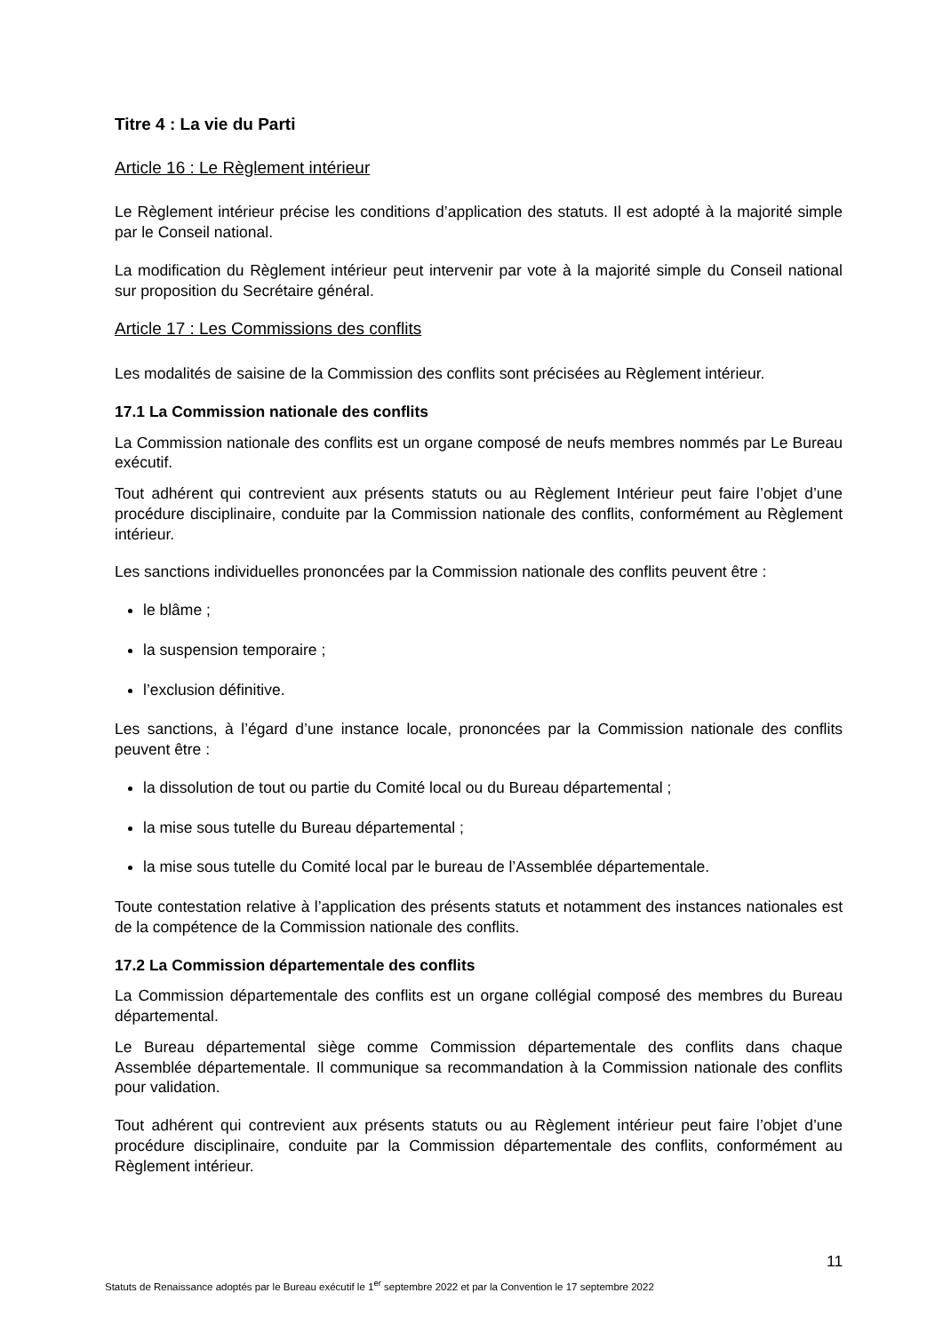Titre 4 : La vie du Parti
Article 16 : Le Règlement intérieur
Le Règlement intérieur précise les conditions d’application des statuts. Il est adopté à la majorité simple par le Conseil national.
La modification du Règlement intérieur peut intervenir par vote à la majorité simple du Conseil national sur proposition du Secrétaire général.
Article 17 : Les Commissions des conflits
Les modalités de saisine de la Commission des conflits sont précisées au Règlement intérieur.
17.1 La Commission nationale des conflits
La Commission nationale des conflits est un organe composé de neufs membres nommés par Le Bureau exécutif.
Tout adhérent qui contrevient aux présents statuts ou au Règlement Intérieur peut faire l’objet d’une procédure disciplinaire, conduite par la Commission nationale des conflits, conformément au Règlement intérieur.
Les sanctions individuelles prononcées par la Commission nationale des conflits peuvent être :
le blâme ;
la suspension temporaire ;
l’exclusion définitive.
Les sanctions, à l’égard d’une instance locale, prononcées par la Commission nationale des conflits peuvent être :
la dissolution de tout ou partie du Comité local ou du Bureau départemental ;
la mise sous tutelle du Bureau départemental ;
la mise sous tutelle du Comité local par le bureau de l’Assemblée départementale.
Toute contestation relative à l’application des présents statuts et notamment des instances nationales est de la compétence de la Commission nationale des conflits.
17.2 La Commission départementale des conflits
La Commission départementale des conflits est un organe collégial composé des membres du Bureau départemental.
Le Bureau départemental siège comme Commission départementale des conflits dans chaque Assemblée départementale. Il communique sa recommandation à la Commission nationale des conflits pour validation.
Tout adhérent qui contrevient aux présents statuts ou au Règlement intérieur peut faire l’objet d’une procédure disciplinaire, conduite par la Commission départementale des conflits, conformément au Règlement intérieur.
11
Statuts de Renaissance adoptés par le Bureau exécutif le 1<sup>er</sup> septembre 2022 et par la Convention le 17 septembre 2022